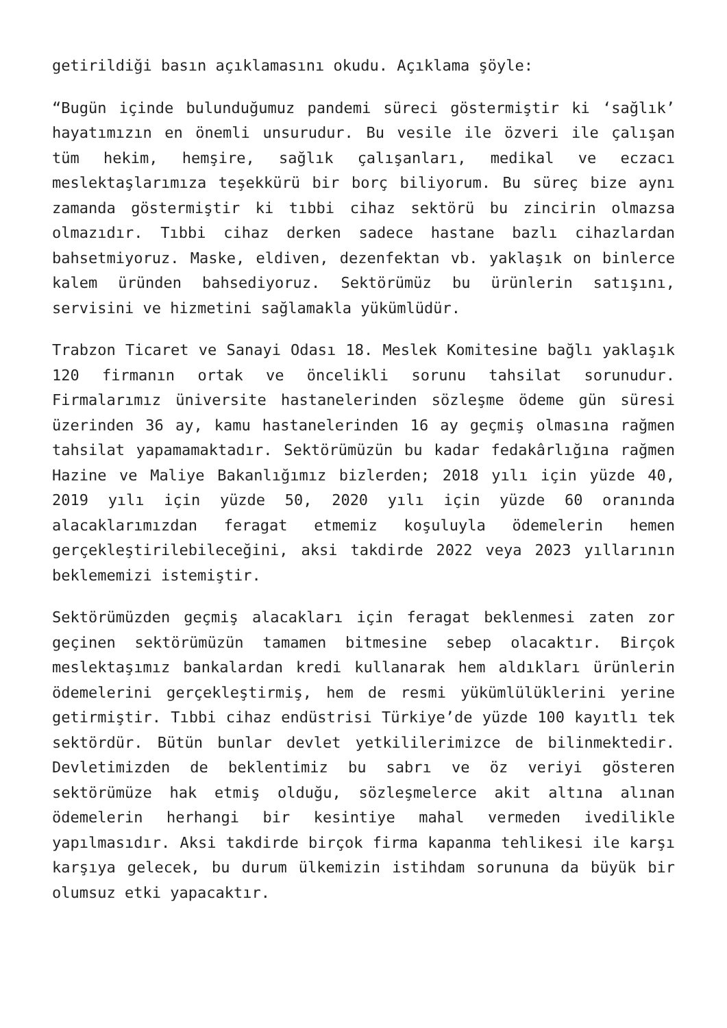getirildiği basın açıklamasını okudu. Açıklama şöyle:
“Bugün içinde bulunduğumuz pandemi süreci göstermiştir ki ‘sağlık’ hayatımızın en önemli unsurudur. Bu vesile ile özveri ile çalışan tüm hekim, hemşire, sağlık çalışanları, medikal ve eczacı meslektaşlarımıza teşekkürü bir borç biliyorum. Bu süreç bize aynı zamanda göstermiştir ki tıbbi cihaz sektörü bu zincirin olmazsa olmazıdır. Tıbbi cihaz derken sadece hastane bazlı cihazlardan bahsetmiyoruz. Maske, eldiven, dezenfektan vb. yaklaşık on binlerce kalem üründen bahsediyoruz. Sektörümüz bu ürünlerin satışını, servisini ve hizmetini sağlamakla yükümlüdür.
Trabzon Ticaret ve Sanayi Odası 18. Meslek Komitesine bağlı yaklaşık 120 firmanın ortak ve öncelikli sorunu tahsilat sorunudur. Firmalarımız üniversite hastanelerinden sözleşme ödeme gün süresi üzerinden 36 ay, kamu hastanelerinden 16 ay geçmiş olmasına rağmen tahsilat yapamamaktadır. Sektörümüzün bu kadar fedakârlığına rağmen Hazine ve Maliye Bakanlığımız bizlerden; 2018 yılı için yüzde 40, 2019 yılı için yüzde 50, 2020 yılı için yüzde 60 oranında alacaklarımızdan feragat etmemiz koşuluyla ödemelerin hemen gerçekleştirilebileceğini, aksi takdirde 2022 veya 2023 yıllarının beklememizi istemiştir.
Sektörümüzden geçmiş alacakları için feragat beklenmesi zaten zor geçinen sektörümüzün tamamen bitmesine sebep olacaktır. Birçok meslektaşımız bankalardan kredi kullanarak hem aldıkları ürünlerin ödemelerini gerçekleştirmiş, hem de resmi yükümlülüklerini yerine getirmiştir. Tıbbi cihaz endüstrisi Türkiye’de yüzde 100 kayıtlı tek sektördür. Bütün bunlar devlet yetkililerimizce de bilinmektedir. Devletimizden de beklentimiz bu sabrı ve öz veriyi gösteren sektörümüze hak etmiş olduğu, sözleşmelerce akit altına alınan ödemelerin herhangi bir kesintiye mahal vermeden ivedilikle yapılmasıdır. Aksi takdirde birçok firma kapanma tehlikesi ile karşı karşıya gelecek, bu durum ülkemizin istihdam sorununa da büyük bir olumsuz etki yapacaktır.